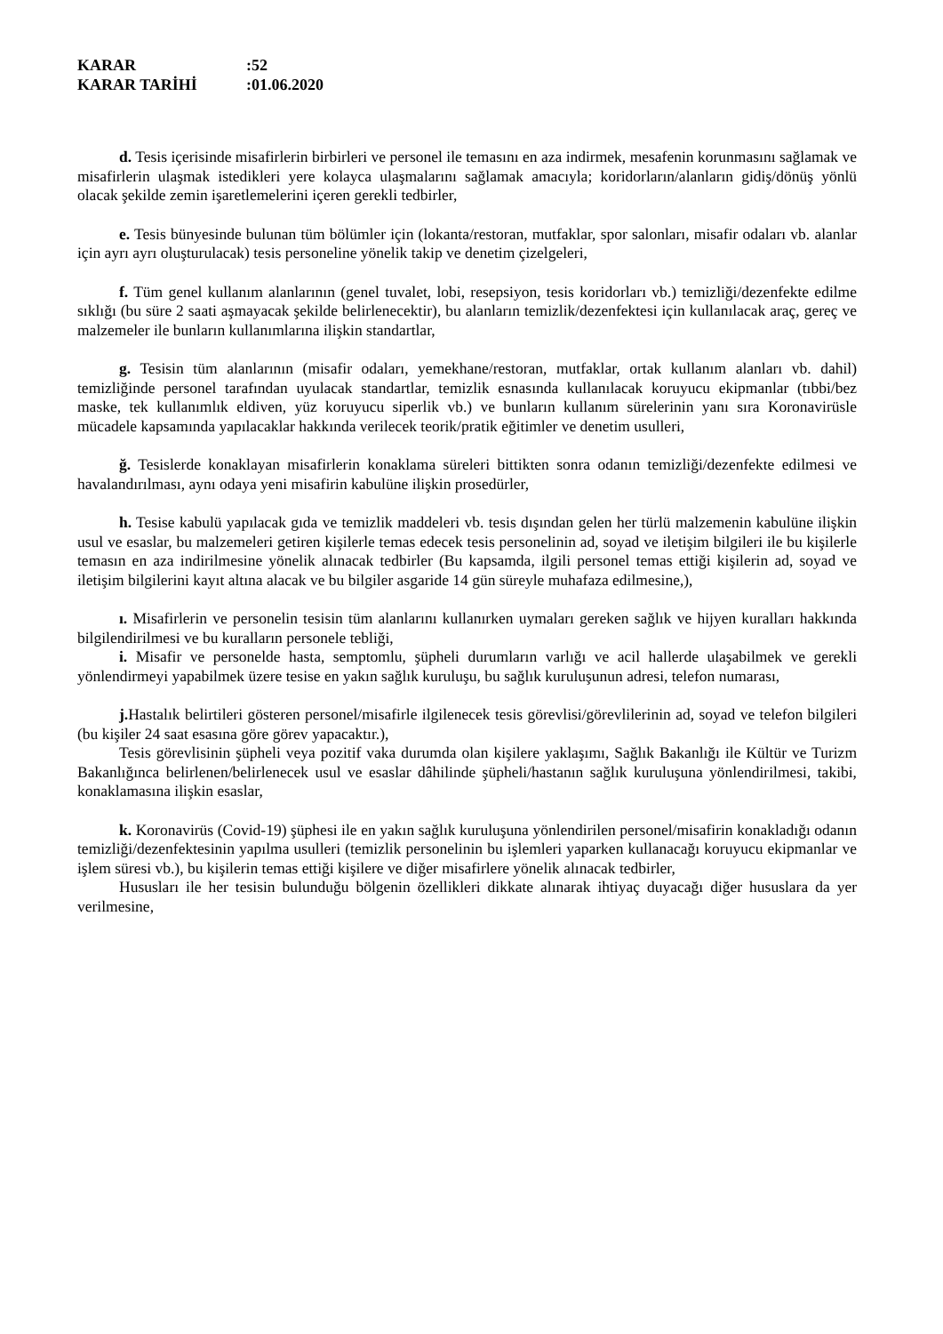KARAR:52
KARAR TARİHİ:01.06.2020
d. Tesis içerisinde misafirlerin birbirleri ve personel ile temasını en aza indirmek, mesafenin korunmasını sağlamak ve misafirlerin ulaşmak istedikleri yere kolayca ulaşmalarını sağlamak amacıyla; koridorların/alanların gidiş/dönüş yönlü olacak şekilde zemin işaretlemelerini içeren gerekli tedbirler,
e. Tesis bünyesinde bulunan tüm bölümler için (lokanta/restoran, mutfaklar, spor salonları, misafir odaları vb. alanlar için ayrı ayrı oluşturulacak) tesis personeline yönelik takip ve denetim çizelgeleri,
f. Tüm genel kullanım alanlarının (genel tuvalet, lobi, resepsiyon, tesis koridorları vb.) temizliği/dezenfekte edilme sıklığı (bu süre 2 saati aşmayacak şekilde belirlenecektir), bu alanların temizlik/dezenfektesi için kullanılacak araç, gereç ve malzemeler ile bunların kullanımlarına ilişkin standartlar,
g. Tesisin tüm alanlarının (misafir odaları, yemekhane/restoran, mutfaklar, ortak kullanım alanları vb. dahil) temizliğinde personel tarafından uyulacak standartlar, temizlik esnasında kullanılacak koruyucu ekipmanlar (tıbbi/bez maske, tek kullanımlık eldiven, yüz koruyucu siperlik vb.) ve bunların kullanım sürelerinin yanı sıra Koronavirüsle mücadele kapsamında yapılacaklar hakkında verilecek teorik/pratik eğitimler ve denetim usulleri,
ğ. Tesislerde konaklayan misafirlerin konaklama süreleri bittikten sonra odanın temizliği/dezenfekte edilmesi ve havalandırılması, aynı odaya yeni misafirin kabulüne ilişkin prosedürler,
h. Tesise kabulü yapılacak gıda ve temizlik maddeleri vb. tesis dışından gelen her türlü malzemenin kabulüne ilişkin usul ve esaslar, bu malzemeleri getiren kişilerle temas edecek tesis personelinin ad, soyad ve iletişim bilgileri ile bu kişilerle temasın en aza indirilmesine yönelik alınacak tedbirler (Bu kapsamda, ilgili personel temas ettiği kişilerin ad, soyad ve iletişim bilgilerini kayıt altına alacak ve bu bilgiler asgaride 14 gün süreyle muhafaza edilmesine,),
ı. Misafirlerin ve personelin tesisin tüm alanlarını kullanırken uymaları gereken sağlık ve hijyen kuralları hakkında bilgilendirilmesi ve bu kuralların personele tebliği,
i. Misafir ve personelde hasta, semptomlu, şüpheli durumların varlığı ve acil hallerde ulaşabilmek ve gerekli yönlendirmeyi yapabilmek üzere tesise en yakın sağlık kuruluşu, bu sağlık kuruluşunun adresi, telefon numarası,
j. Hastalık belirtileri gösteren personel/misafirle ilgilenecek tesis görevlisi/görevlilerinin ad, soyad ve telefon bilgileri (bu kişiler 24 saat esasına göre görev yapacaktır.),
Tesis görevlisinin şüpheli veya pozitif vaka durumda olan kişilere yaklaşımı, Sağlık Bakanlığı ile Kültür ve Turizm Bakanlığınca belirlenen/belirlenecek usul ve esaslar dâhilinde şüpheli/hastanın sağlık kuruluşuna yönlendirilmesi, takibi, konaklamasına ilişkin esaslar,
k. Koronavirüs (Covid-19) şüphesi ile en yakın sağlık kuruluşuna yönlendirilen personel/misafirin konakladığı odanın temizliği/dezenfektesinin yapılma usulleri (temizlik personelinin bu işlemleri yaparken kullanacağı koruyucu ekipmanlar ve işlem süresi vb.), bu kişilerin temas ettiği kişilere ve diğer misafirlere yönelik alınacak tedbirler,
Hususları ile her tesisin bulunduğu bölgenin özellikleri dikkate alınarak ihtiyaç duyacağı diğer hususlara da yer verilmesine,